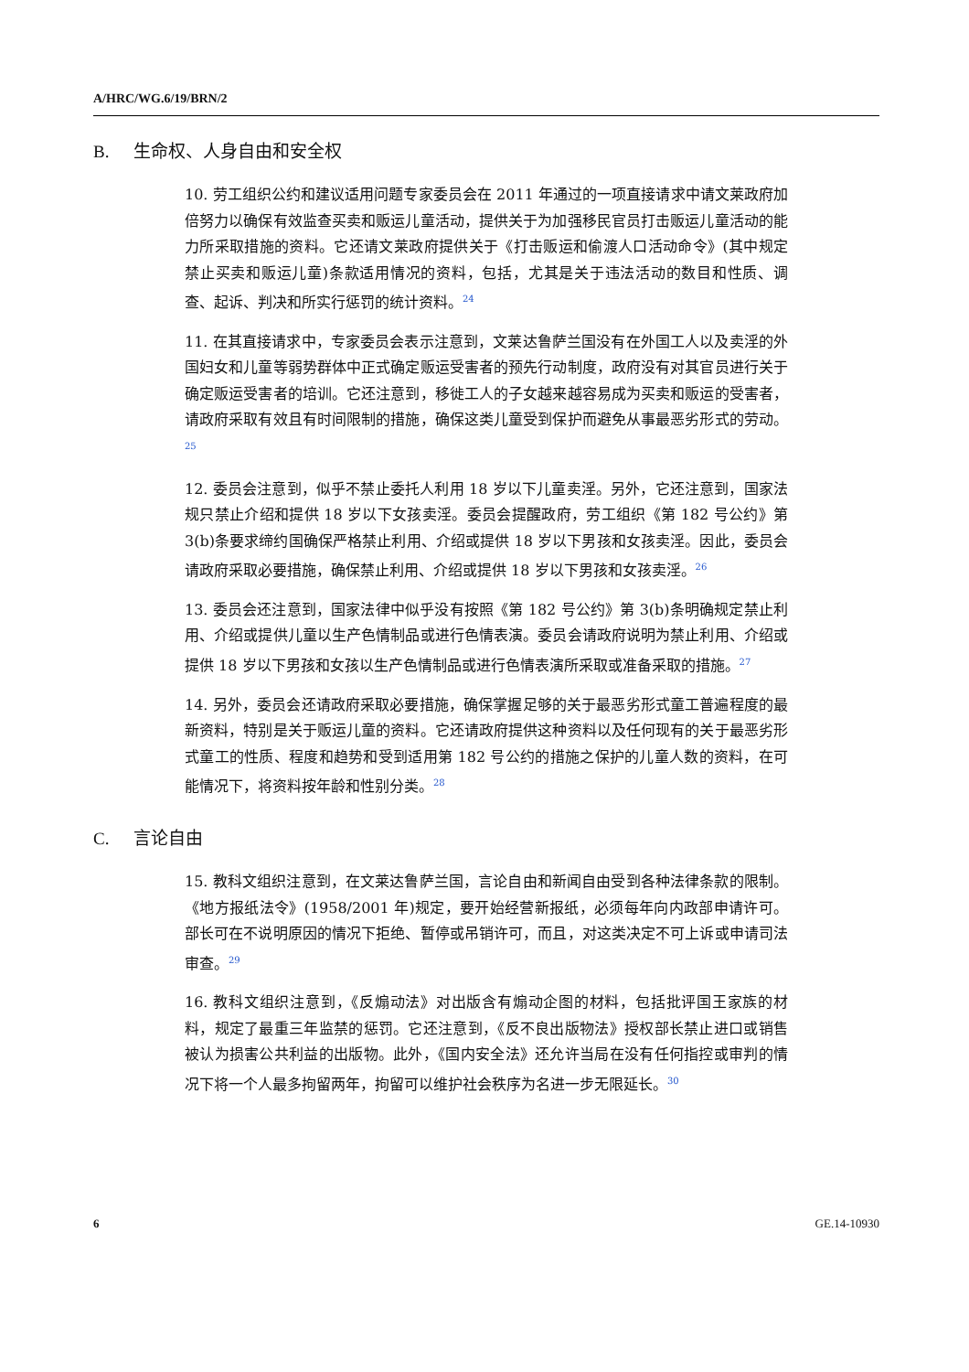A/HRC/WG.6/19/BRN/2
B. 生命权、人身自由和安全权
10. 劳工组织公约和建议适用问题专家委员会在 2011 年通过的一项直接请求中请文莱政府加倍努力以确保有效监查买卖和贩运儿童活动，提供关于为加强移民官员打击贩运儿童活动的能力所采取措施的资料。它还请文莱政府提供关于《打击贩运和偷渡人口活动命令》(其中规定禁止买卖和贩运儿童)条款适用情况的资料，包括，尤其是关于违法活动的数目和性质、调查、起诉、判决和所实行惩罚的统计资料。<sup>24</sup>
11. 在其直接请求中，专家委员会表示注意到，文莱达鲁萨兰国没有在外国工人以及卖淫的外国妇女和儿童等弱势群体中正式确定贩运受害者的预先行动制度，政府没有对其官员进行关于确定贩运受害者的培训。它还注意到，移徙工人的子女越来越容易成为买卖和贩运的受害者，请政府采取有效且有时间限制的措施，确保这类儿童受到保护而避免从事最恶劣形式的劳动。<sup>25</sup>
12. 委员会注意到，似乎不禁止委托人利用 18 岁以下儿童卖淫。另外，它还注意到，国家法规只禁止介绍和提供 18 岁以下女孩卖淫。委员会提醒政府，劳工组织《第 182 号公约》第 3(b)条要求缔约国确保严格禁止利用、介绍或提供 18 岁以下男孩和女孩卖淫。因此，委员会请政府采取必要措施，确保禁止利用、介绍或提供 18 岁以下男孩和女孩卖淫。<sup>26</sup>
13. 委员会还注意到，国家法律中似乎没有按照《第 182 号公约》第 3(b)条明确规定禁止利用、介绍或提供儿童以生产色情制品或进行色情表演。委员会请政府说明为禁止利用、介绍或提供 18 岁以下男孩和女孩以生产色情制品或进行色情表演所采取或准备采取的措施。<sup>27</sup>
14. 另外，委员会还请政府采取必要措施，确保掌握足够的关于最恶劣形式童工普遍程度的最新资料，特别是关于贩运儿童的资料。它还请政府提供这种资料以及任何现有的关于最恶劣形式童工的性质、程度和趋势和受到适用第 182 号公约的措施之保护的儿童人数的资料，在可能情况下，将资料按年龄和性别分类。<sup>28</sup>
C. 言论自由
15. 教科文组织注意到，在文莱达鲁萨兰国，言论自由和新闻自由受到各种法律条款的限制。《地方报纸法令》(1958/2001 年)规定，要开始经营新报纸，必须每年向内政部申请许可。部长可在不说明原因的情况下拒绝、暂停或吊销许可，而且，对这类决定不可上诉或申请司法审查。<sup>29</sup>
16. 教科文组织注意到，《反煽动法》对出版含有煽动企图的材料，包括批评国王家族的材料，规定了最重三年监禁的惩罚。它还注意到，《反不良出版物法》授权部长禁止进口或销售被认为损害公共利益的出版物。此外，《国内安全法》还允许当局在没有任何指控或审判的情况下将一个人最多拘留两年，拘留可以维护社会秩序为名进一步无限延长。<sup>30</sup>
6 GE.14-10930